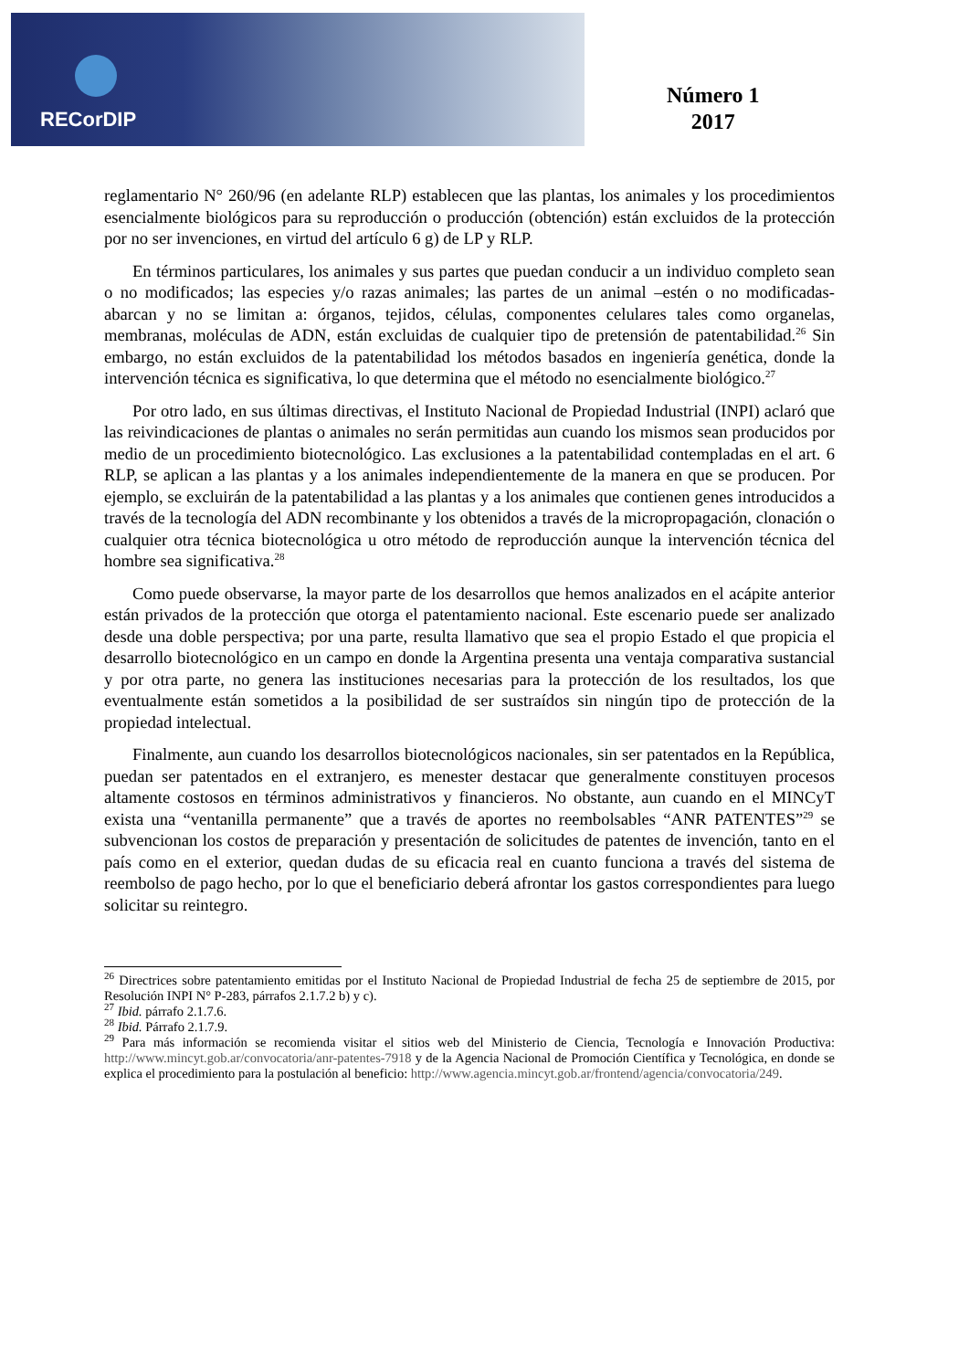RECorDIP
Número 1
2017
reglamentario N° 260/96 (en adelante RLP) establecen que las plantas, los animales y los procedimientos esencialmente biológicos para su reproducción o producción (obtención) están excluidos de la protección por no ser invenciones, en virtud del artículo 6 g) de LP y RLP.
En términos particulares, los animales y sus partes que puedan conducir a un individuo completo sean o no modificados; las especies y/o razas animales; las partes de un animal –estén o no modificadas- abarcan y no se limitan a: órganos, tejidos, células, componentes celulares tales como organelas, membranas, moléculas de ADN, están excluidas de cualquier tipo de pretensión de patentabilidad.<sup>26</sup> Sin embargo, no están excluidos de la patentabilidad los métodos basados en ingeniería genética, donde la intervención técnica es significativa, lo que determina que el método no esencialmente biológico.<sup>27</sup>
Por otro lado, en sus últimas directivas, el Instituto Nacional de Propiedad Industrial (INPI) aclaró que las reivindicaciones de plantas o animales no serán permitidas aun cuando los mismos sean producidos por medio de un procedimiento biotecnológico. Las exclusiones a la patentabilidad contempladas en el art. 6 RLP, se aplican a las plantas y a los animales independientemente de la manera en que se producen. Por ejemplo, se excluirán de la patentabilidad a las plantas y a los animales que contienen genes introducidos a través de la tecnología del ADN recombinante y los obtenidos a través de la micropropagación, clonación o cualquier otra técnica biotecnológica u otro método de reproducción aunque la intervención técnica del hombre sea significativa.<sup>28</sup>
Como puede observarse, la mayor parte de los desarrollos que hemos analizados en el acápite anterior están privados de la protección que otorga el patentamiento nacional. Este escenario puede ser analizado desde una doble perspectiva; por una parte, resulta llamativo que sea el propio Estado el que propicia el desarrollo biotecnológico en un campo en donde la Argentina presenta una ventaja comparativa sustancial y por otra parte, no genera las instituciones necesarias para la protección de los resultados, los que eventualmente están sometidos a la posibilidad de ser sustraídos sin ningún tipo de protección de la propiedad intelectual.
Finalmente, aun cuando los desarrollos biotecnológicos nacionales, sin ser patentados en la República, puedan ser patentados en el extranjero, es menester destacar que generalmente constituyen procesos altamente costosos en términos administrativos y financieros. No obstante, aun cuando en el MINCyT exista una “ventanilla permanente” que a través de aportes no reembolsables “ANR PATENTES”<sup>29</sup> se subvencionan los costos de preparación y presentación de solicitudes de patentes de invención, tanto en el país como en el exterior, quedan dudas de su eficacia real en cuanto funciona a través del sistema de reembolso de pago hecho, por lo que el beneficiario deberá afrontar los gastos correspondientes para luego solicitar su reintegro.
<sup>26</sup> Directrices sobre patentamiento emitidas por el Instituto Nacional de Propiedad Industrial de fecha 25 de septiembre de 2015, por Resolución INPI N° P-283, párrafos 2.1.7.2 b) y c).
<sup>27</sup> Ibid. párrafo 2.1.7.6.
<sup>28</sup> Ibid. Párrafo 2.1.7.9.
<sup>29</sup> Para más información se recomienda visitar el sitios web del Ministerio de Ciencia, Tecnología e Innovación Productiva: http://www.mincyt.gob.ar/convocatoria/anr-patentes-7918 y de la Agencia Nacional de Promoción Científica y Tecnológica, en donde se explica el procedimiento para la postulación al beneficio: http://www.agencia.mincyt.gob.ar/frontend/agencia/convocatoria/249.